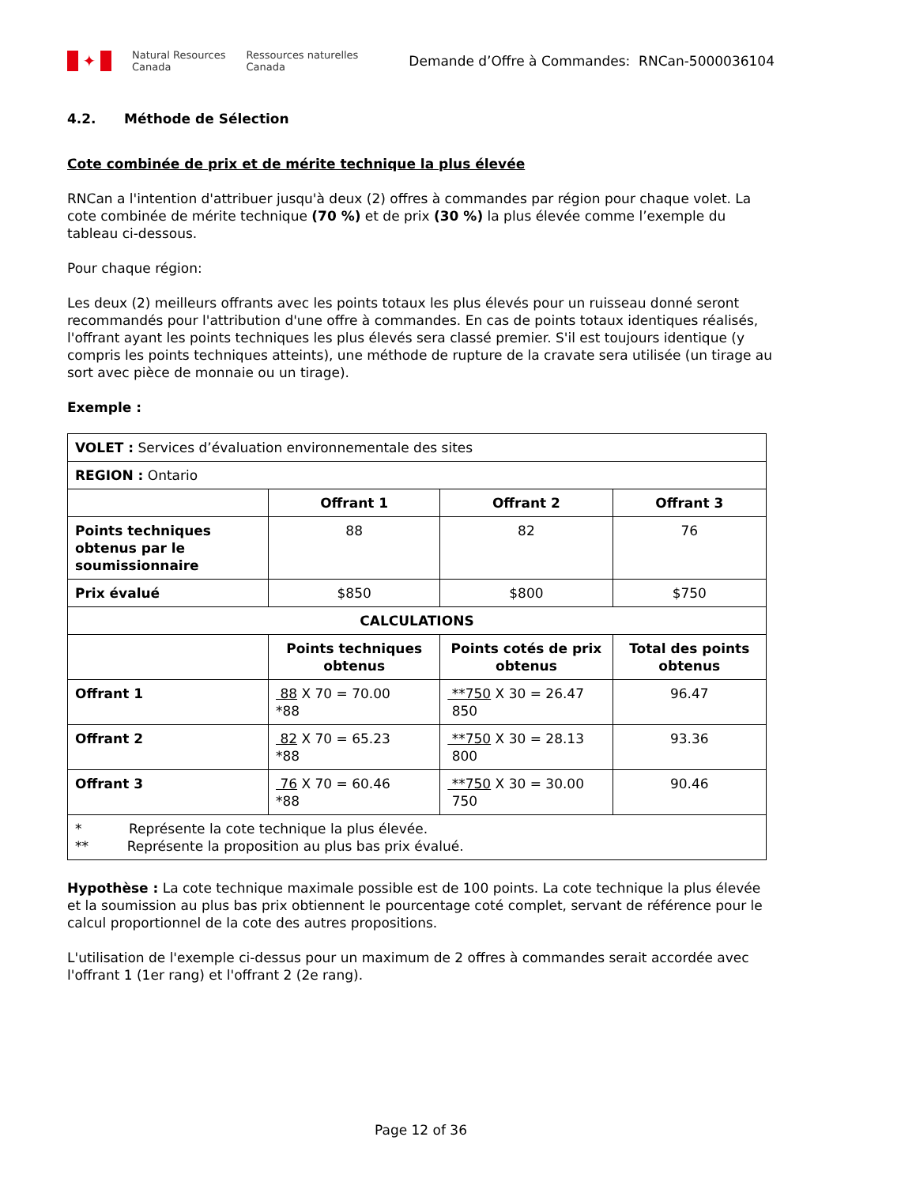✦
Natural Resources
Canada
Ressources naturelles
Canada
Demande d’Offre à Commandes: RNCan-5000036104
4.2. Méthode de Sélection
Cote combinée de prix et de mérite technique la plus élevée
RNCan a l'intention d'attribuer jusqu'à deux (2) offres à commandes par région pour chaque volet. La cote combinée de mérite technique (70 %) et de prix (30 %) la plus élevée comme l’exemple du tableau ci-dessous.
Pour chaque région:
Les deux (2) meilleurs offrants avec les points totaux les plus élevés pour un ruisseau donné seront recommandés pour l'attribution d'une offre à commandes. En cas de points totaux identiques réalisés, l'offrant ayant les points techniques les plus élevés sera classé premier. S'il est toujours identique (y compris les points techniques atteints), une méthode de rupture de la cravate sera utilisée (un tirage au sort avec pièce de monnaie ou un tirage).
Exemple :
| VOLET : Services d’évaluation environnementale des sites | | | |
| REGION : Ontario | | | |
| | Offrant 1 | Offrant 2 | Offrant 3 |
| Points techniques obtenus par le soumissionnaire | 88 | 82 | 76 |
| Prix évalué | $850 | $800 | $750 |
| CALCULATIONS | | | |
| | Points techniques obtenus | Points cotés de prix obtenus | Total des points obtenus |
| Offrant 1 | 88 X 70 = 70.00 *88 | **750 X 30 = 26.47 850 | 96.47 |
| Offrant 2 | 82 X 70 = 65.23 *88 | **750 X 30 = 28.13 800 | 93.36 |
| Offrant 3 | 76 X 70 = 60.46 *88 | **750 X 30 = 30.00 750 | 90.46 |
| * Représente la cote technique la plus élevée. ** Représente la proposition au plus bas prix évalué. | | | |
Hypothèse : La cote technique maximale possible est de 100 points. La cote technique la plus élevée et la soumission au plus bas prix obtiennent le pourcentage coté complet, servant de référence pour le calcul proportionnel de la cote des autres propositions.
L'utilisation de l'exemple ci-dessus pour un maximum de 2 offres à commandes serait accordée avec l'offrant 1 (1er rang) et l'offrant 2 (2e rang).
Page 12 of 36